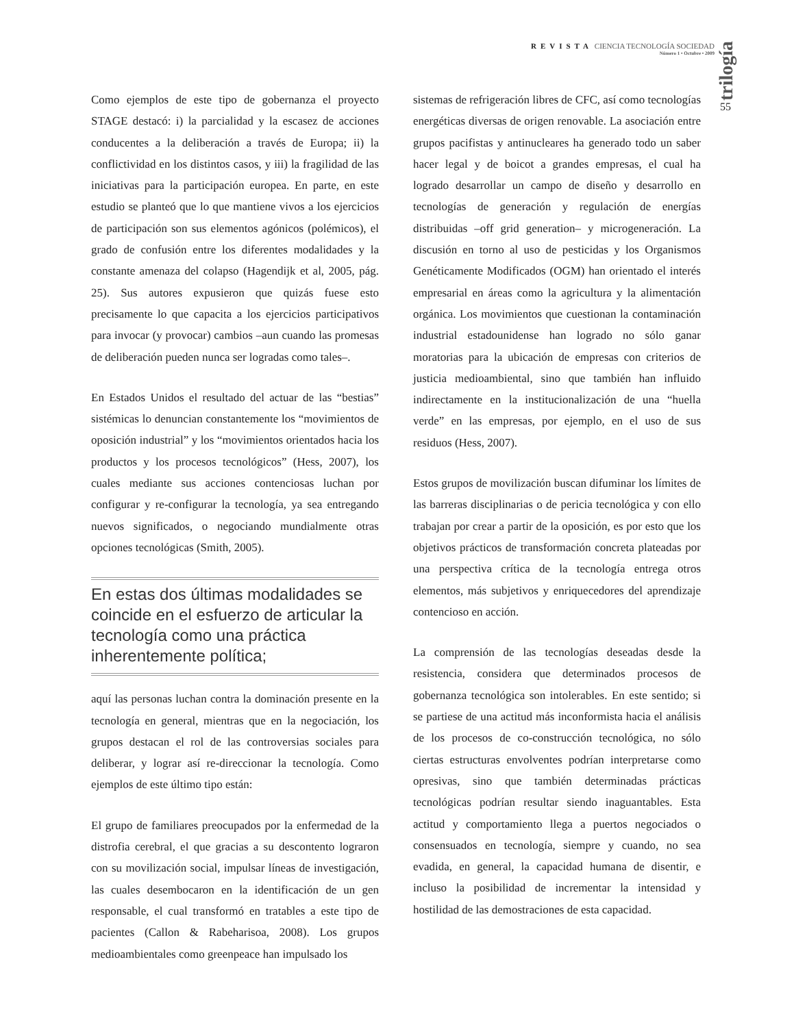REVISTA CIENCIA TECNOLOGÍA SOCIEDAD
Número 1 • Octubre • 2009
trilogía
55
Como ejemplos de este tipo de gobernanza el proyecto STAGE destacó: i) la parcialidad y la escasez de acciones conducentes a la deliberación a través de Europa; ii) la conflictividad en los distintos casos, y iii) la fragilidad de las iniciativas para la participación europea. En parte, en este estudio se planteó que lo que mantiene vivos a los ejercicios de participación son sus elementos agónicos (polémicos), el grado de confusión entre los diferentes modalidades y la constante amenaza del colapso (Hagendijk et al, 2005, pág. 25). Sus autores expusieron que quizás fuese esto precisamente lo que capacita a los ejercicios participativos para invocar (y provocar) cambios –aun cuando las promesas de deliberación pueden nunca ser logradas como tales–.
En Estados Unidos el resultado del actuar de las “bestias” sistémicas lo denuncian constantemente los “movimientos de oposición industrial” y los “movimientos orientados hacia los productos y los procesos tecnológicos” (Hess, 2007), los cuales mediante sus acciones contenciosas luchan por configurar y re-configurar la tecnología, ya sea entregando nuevos significados, o negociando mundialmente otras opciones tecnológicas (Smith, 2005).
En estas dos últimas modalidades se coincide en el esfuerzo de articular la tecnología como una práctica inherentemente política;
aquí las personas luchan contra la dominación presente en la tecnología en general, mientras que en la negociación, los grupos destacan el rol de las controversias sociales para deliberar, y lograr así re-direccionar la tecnología. Como ejemplos de este último tipo están:
El grupo de familiares preocupados por la enfermedad de la distrofia cerebral, el que gracias a su descontento lograron con su movilización social, impulsar líneas de investigación, las cuales desembocaron en la identificación de un gen responsable, el cual transformó en tratables a este tipo de pacientes (Callon & Rabeharisoa, 2008). Los grupos medioambientales como greenpeace han impulsado los
sistemas de refrigeración libres de CFC, así como tecnologías energéticas diversas de origen renovable. La asociación entre grupos pacifistas y antinucleares ha generado todo un saber hacer legal y de boicot a grandes empresas, el cual ha logrado desarrollar un campo de diseño y desarrollo en tecnologías de generación y regulación de energías distribuidas –off grid generation– y microgeneración. La discusión en torno al uso de pesticidas y los Organismos Genéticamente Modificados (OGM) han orientado el interés empresarial en áreas como la agricultura y la alimentación orgánica. Los movimientos que cuestionan la contaminación industrial estadounidense han logrado no sólo ganar moratorias para la ubicación de empresas con criterios de justicia medioambiental, sino que también han influido indirectamente en la institucionalización de una “huella verde” en las empresas, por ejemplo, en el uso de sus residuos (Hess, 2007).
Estos grupos de movilización buscan difuminar los límites de las barreras disciplinarias o de pericia tecnológica y con ello trabajan por crear a partir de la oposición, es por esto que los objetivos prácticos de transformación concreta plateadas por una perspectiva crítica de la tecnología entrega otros elementos, más subjetivos y enriquecedores del aprendizaje contencioso en acción.
La comprensión de las tecnologías deseadas desde la resistencia, considera que determinados procesos de gobernanza tecnológica son intolerables. En este sentido; si se partiese de una actitud más inconformista hacia el análisis de los procesos de co-construcción tecnológica, no sólo ciertas estructuras envolventes podrían interpretarse como opresivas, sino que también determinadas prácticas tecnológicas podrían resultar siendo inaguantables. Esta actitud y comportamiento llega a puertos negociados o consensuados en tecnología, siempre y cuando, no sea evadida, en general, la capacidad humana de disentir, e incluso la posibilidad de incrementar la intensidad y hostilidad de las demostraciones de esta capacidad.